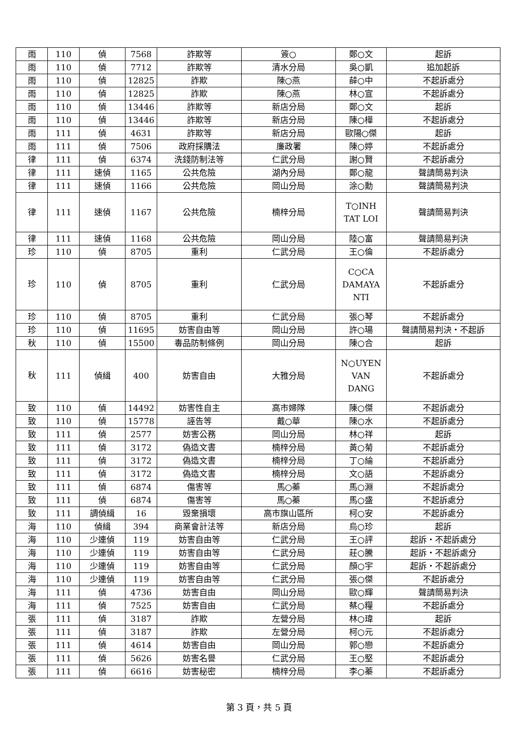| 雨 | 110 | 偵 | 7568 | 詐欺等 | 簽○ | 鄭○文 | 起訴 |
| 雨 | 110 | 偵 | 7712 | 詐欺等 | 清水分局 | 吳○凱 | 追加起訴 |
| 雨 | 110 | 偵 | 12825 | 詐欺 | 陳○燕 | 薛○中 | 不起訴處分 |
| 雨 | 110 | 偵 | 12825 | 詐欺 | 陳○燕 | 林○宣 | 不起訴處分 |
| 雨 | 110 | 偵 | 13446 | 詐欺等 | 新店分局 | 鄭○文 | 起訴 |
| 雨 | 110 | 偵 | 13446 | 詐欺等 | 新店分局 | 陳○樺 | 不起訴處分 |
| 雨 | 111 | 偵 | 4631 | 詐欺等 | 新店分局 | 歐陽○傑 | 起訴 |
| 雨 | 111 | 偵 | 7506 | 政府採購法 | 廉政署 | 陳○婷 | 不起訴處分 |
| 律 | 111 | 偵 | 6374 | 洗錢防制法等 | 仁武分局 | 謝○賢 | 不起訴處分 |
| 律 | 111 | 速偵 | 1165 | 公共危險 | 湖內分局 | 鄭○龍 | 聲請簡易判決 |
| 律 | 111 | 速偵 | 1166 | 公共危險 | 岡山分局 | 涂○勳 | 聲請簡易判決 |
| 律 | 111 | 速偵 | 1167 | 公共危險 | 楠梓分局 | T○INH TAT LOI | 聲請簡易判決 |
| 律 | 111 | 速偵 | 1168 | 公共危險 | 岡山分局 | 陸○富 | 聲請簡易判決 |
| 珍 | 110 | 偵 | 8705 | 重利 | 仁武分局 | 王○倫 | 不起訴處分 |
| 珍 | 110 | 偵 | 8705 | 重利 | 仁武分局 | C○CA DAMAYA NTI | 不起訴處分 |
| 珍 | 110 | 偵 | 8705 | 重利 | 仁武分局 | 張○琴 | 不起訴處分 |
| 珍 | 110 | 偵 | 11695 | 妨害自由等 | 岡山分局 | 許○瑒 | 聲請簡易判決・不起訴 |
| 秋 | 110 | 偵 | 15500 | 毒品防制條例 | 岡山分局 | 陳○合 | 起訴 |
| 秋 | 111 | 偵緝 | 400 | 妨害自由 | 大雅分局 | N○UYEN VAN DANG | 不起訴處分 |
| 致 | 110 | 偵 | 14492 | 妨害性自主 | 高市婦隊 | 陳○傑 | 不起訴處分 |
| 致 | 110 | 偵 | 15778 | 誣告等 | 戴○華 | 陳○水 | 不起訴處分 |
| 致 | 111 | 偵 | 2577 | 妨害公務 | 岡山分局 | 林○祥 | 起訴 |
| 致 | 111 | 偵 | 3172 | 偽造文書 | 楠梓分局 | 黃○菊 | 不起訴處分 |
| 致 | 111 | 偵 | 3172 | 偽造文書 | 楠梓分局 | 丁○綸 | 不起訴處分 |
| 致 | 111 | 偵 | 3172 | 偽造文書 | 楠梓分局 | 文○語 | 不起訴處分 |
| 致 | 111 | 偵 | 6874 | 傷害等 | 馬○蓁 | 馬○淵 | 不起訴處分 |
| 致 | 111 | 偵 | 6874 | 傷害等 | 馬○蓁 | 馬○盛 | 不起訴處分 |
| 致 | 111 | 調偵緝 | 16 | 毀棄損壞 | 高市旗山區所 | 柯○安 | 不起訴處分 |
| 海 | 110 | 偵緝 | 394 | 商業會計法等 | 新店分局 | 烏○珍 | 起訴 |
| 海 | 110 | 少連偵 | 119 | 妨害自由等 | 仁武分局 | 王○評 | 起訴・不起訴處分 |
| 海 | 110 | 少連偵 | 119 | 妨害自由等 | 仁武分局 | 莊○騰 | 起訴・不起訴處分 |
| 海 | 110 | 少連偵 | 119 | 妨害自由等 | 仁武分局 | 顏○宇 | 起訴・不起訴處分 |
| 海 | 110 | 少連偵 | 119 | 妨害自由等 | 仁武分局 | 張○傑 | 不起訴處分 |
| 海 | 111 | 偵 | 4736 | 妨害自由 | 岡山分局 | 歐○輝 | 聲請簡易判決 |
| 海 | 111 | 偵 | 7525 | 妨害自由 | 仁武分局 | 蔡○糧 | 不起訴處分 |
| 張 | 111 | 偵 | 3187 | 詐欺 | 左營分局 | 林○瑋 | 起訴 |
| 張 | 111 | 偵 | 3187 | 詐欺 | 左營分局 | 柯○元 | 不起訴處分 |
| 張 | 111 | 偵 | 4614 | 妨害自由 | 岡山分局 | 郭○戀 | 不起訴處分 |
| 張 | 111 | 偵 | 5626 | 妨害名譽 | 仁武分局 | 王○堅 | 不起訴處分 |
| 張 | 111 | 偵 | 6616 | 妨害秘密 | 楠梓分局 | 李○蓁 | 不起訴處分 |
第 3 頁，共 5 頁